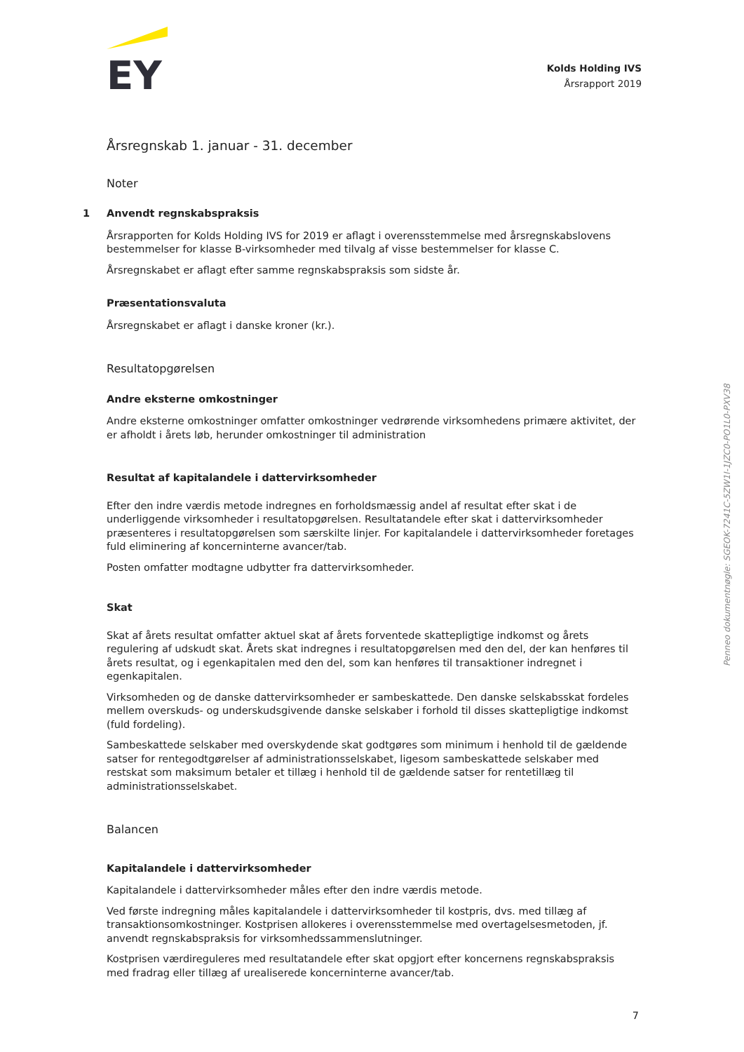EY
Kolds Holding IVS
Årsrapport 2019
Årsregnskab 1. januar - 31. december
Noter
1 Anvendt regnskabspraksis
Årsrapporten for Kolds Holding IVS for 2019 er aflagt i overensstemmelse med årsregnskabslovens bestemmelser for klasse B-virksomheder med tilvalg af visse bestemmelser for klasse C.
Årsregnskabet er aflagt efter samme regnskabspraksis som sidste år.
Præsentationsvaluta
Årsregnskabet er aflagt i danske kroner (kr.).
Resultatopgørelsen
Andre eksterne omkostninger
Andre eksterne omkostninger omfatter omkostninger vedrørende virksomhedens primære aktivitet, der er afholdt i årets løb, herunder omkostninger til administration
Resultat af kapitalandele i dattervirksomheder
Efter den indre værdis metode indregnes en forholdsmæssig andel af resultat efter skat i de underliggende virksomheder i resultatopgørelsen. Resultatandele efter skat i dattervirksomheder præsenteres i resultatopgørelsen som særskilte linjer. For kapitalandele i dattervirksomheder foretages fuld eliminering af koncerninterne avancer/tab.
Posten omfatter modtagne udbytter fra dattervirksomheder.
Skat
Skat af årets resultat omfatter aktuel skat af årets forventede skattepligtige indkomst og årets regulering af udskudt skat. Årets skat indregnes i resultatopgørelsen med den del, der kan henføres til årets resultat, og i egenkapitalen med den del, som kan henføres til transaktioner indregnet i egenkapitalen.
Virksomheden og de danske dattervirksomheder er sambeskattede. Den danske selskabsskat fordeles mellem overskuds- og underskudsgivende danske selskaber i forhold til disses skattepligtige indkomst (fuld fordeling).
Sambeskattede selskaber med overskydende skat godtgøres som minimum i henhold til de gældende satser for rentegodtgørelser af administrationsselskabet, ligesom sambeskattede selskaber med restskat som maksimum betaler et tillæg i henhold til de gældende satser for rentetillæg til administrationsselskabet.
Balancen
Kapitalandele i dattervirksomheder
Kapitalandele i dattervirksomheder måles efter den indre værdis metode.
Ved første indregning måles kapitalandele i dattervirksomheder til kostpris, dvs. med tillæg af transaktionsomkostninger. Kostprisen allokeres i overensstemmelse med overtagelsesmetoden, jf. anvendt regnskabspraksis for virksomhedssammenslutninger.
Kostprisen værdireguleres med resultatandele efter skat opgjort efter koncernens regnskabspraksis med fradrag eller tillæg af urealiserede koncerninterne avancer/tab.
Penneo dokumentnøgle: SGEOK-7241C-5ZW1I-1JZC0-PO1L0-PXV38
7